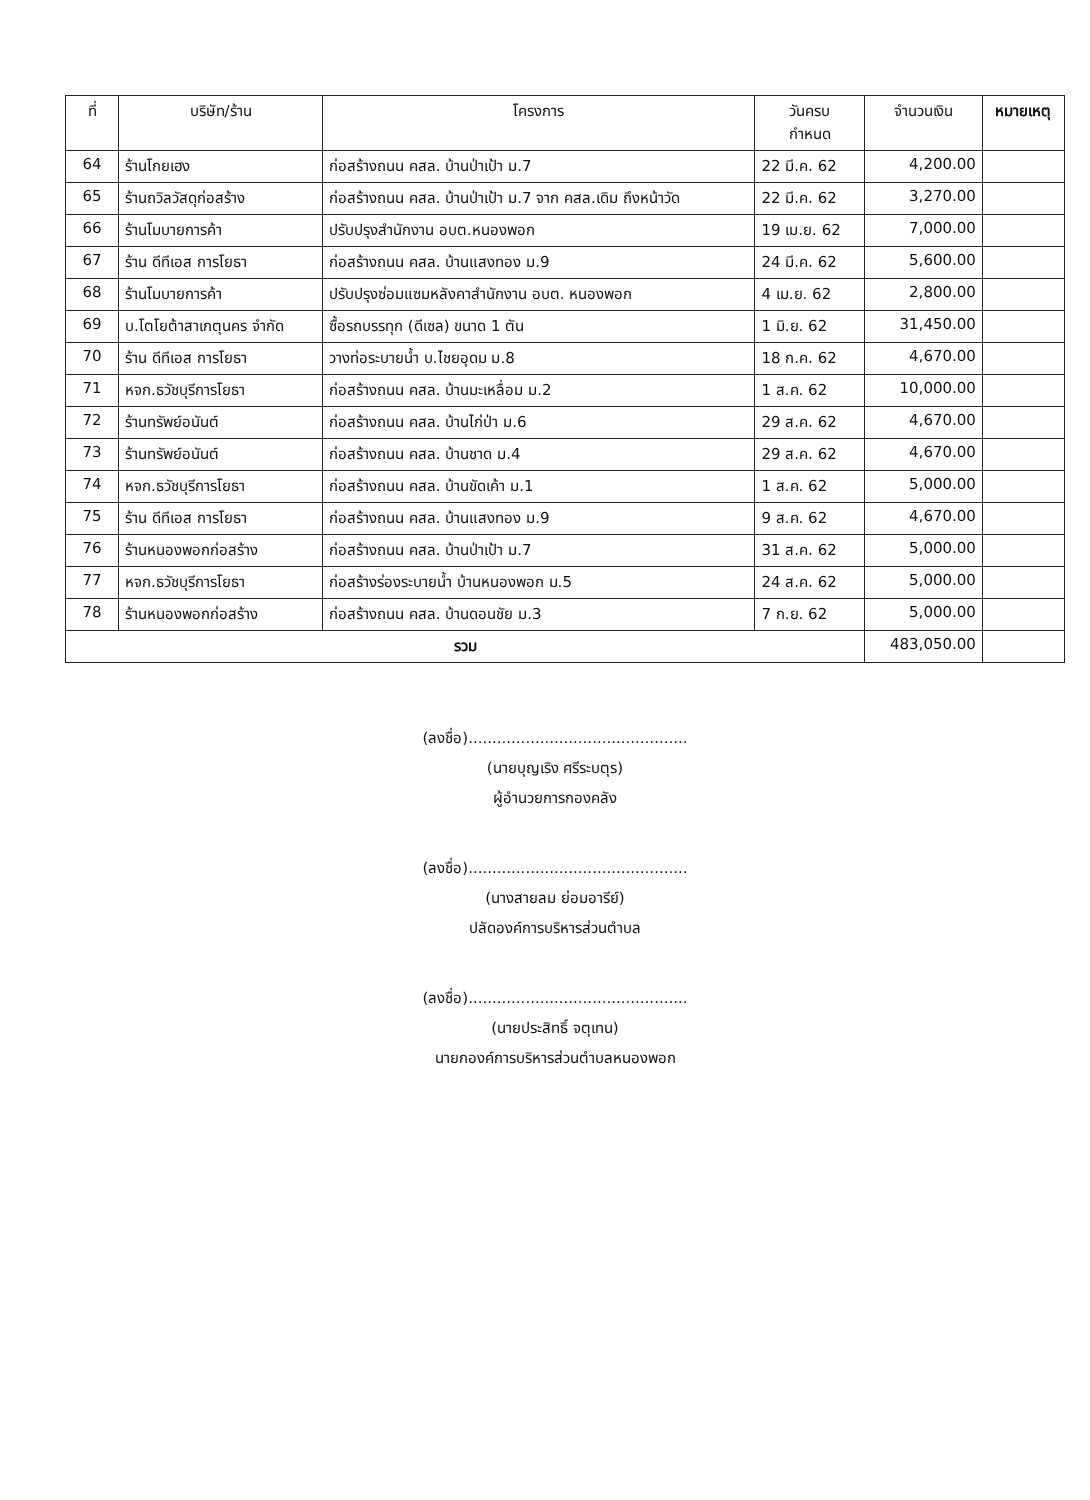| ที่ | บริษัท/ร้าน | โครงการ | วันครบ กำหนด | จำนวนเงิน | หมายเหตุ |
| --- | --- | --- | --- | --- | --- |
| 64 | ร้านโกยเฮง | ก่อสร้างถนน คสล. บ้านป่าเป้า ม.7 | 22 มี.ค. 62 | 4,200.00 | |
| 65 | ร้านถวิลวัสดุก่อสร้าง | ก่อสร้างถนน คสล. บ้านป่าเป้า ม.7 จาก คสล.เดิม ถึงหน้าวัด | 22 มี.ค. 62 | 3,270.00 | |
| 66 | ร้านโมบายการค้า | ปรับปรุงสำนักงาน อบต.หนองพอก | 19 เม.ย. 62 | 7,000.00 | |
| 67 | ร้าน ดีทีเอส การโยธา | ก่อสร้างถนน คสล. บ้านแสงทอง ม.9 | 24 มี.ค. 62 | 5,600.00 | |
| 68 | ร้านโมบายการค้า | ปรับปรุงซ่อมแซมหลังคาสำนักงาน อบต. หนองพอก | 4 เม.ย. 62 | 2,800.00 | |
| 69 | บ.โตโยต้าสาเกตุนคร จำกัด | ซื้อรถบรรทุก (ดีเซล) ขนาด 1 ตัน | 1 มิ.ย. 62 | 31,450.00 | |
| 70 | ร้าน ดีทีเอส การโยธา | วางท่อระบายน้ำ บ.ไชยอุดม ม.8 | 18 ก.ค. 62 | 4,670.00 | |
| 71 | หจก.ธวัชบุรีการโยธา | ก่อสร้างถนน คสล. บ้านมะเหลื่อม ม.2 | 1 ส.ค. 62 | 10,000.00 | |
| 72 | ร้านทรัพย์อนันต์ | ก่อสร้างถนน คสล. บ้านไก่ป่า ม.6 | 29 ส.ค. 62 | 4,670.00 | |
| 73 | ร้านทรัพย์อนันต์ | ก่อสร้างถนน คสล. บ้านชาด ม.4 | 29 ส.ค. 62 | 4,670.00 | |
| 74 | หจก.ธวัชบุรีการโยธา | ก่อสร้างถนน คสล. บ้านขัดเค้า ม.1 | 1 ส.ค. 62 | 5,000.00 | |
| 75 | ร้าน ดีทีเอส การโยธา | ก่อสร้างถนน คสล. บ้านแสงทอง ม.9 | 9 ส.ค. 62 | 4,670.00 | |
| 76 | ร้านหนองพอกก่อสร้าง | ก่อสร้างถนน คสล. บ้านป่าเป้า ม.7 | 31 ส.ค. 62 | 5,000.00 | |
| 77 | หจก.ธวัชบุรีการโยธา | ก่อสร้างร่องระบายน้ำ บ้านหนองพอก ม.5 | 24 ส.ค. 62 | 5,000.00 | |
| 78 | ร้านหนองพอกก่อสร้าง | ก่อสร้างถนน คสล. บ้านดอนชัย ม.3 | 7 ก.ย. 62 | 5,000.00 | |
| รวม | | | | 483,050.00 | |
(ลงชื่อ)..............................................
(นายบุญเริง ศรีระบตุร)
ผู้อำนวยการกองคลัง
(ลงชื่อ)..............................................
(นางสายลม ย่อมอารีย์)
ปลัดองค์การบริหารส่วนตำบล
(ลงชื่อ)..............................................
(นายประสิทธิ์ จตุเทน)
นายกองค์การบริหารส่วนตำบลหนองพอก